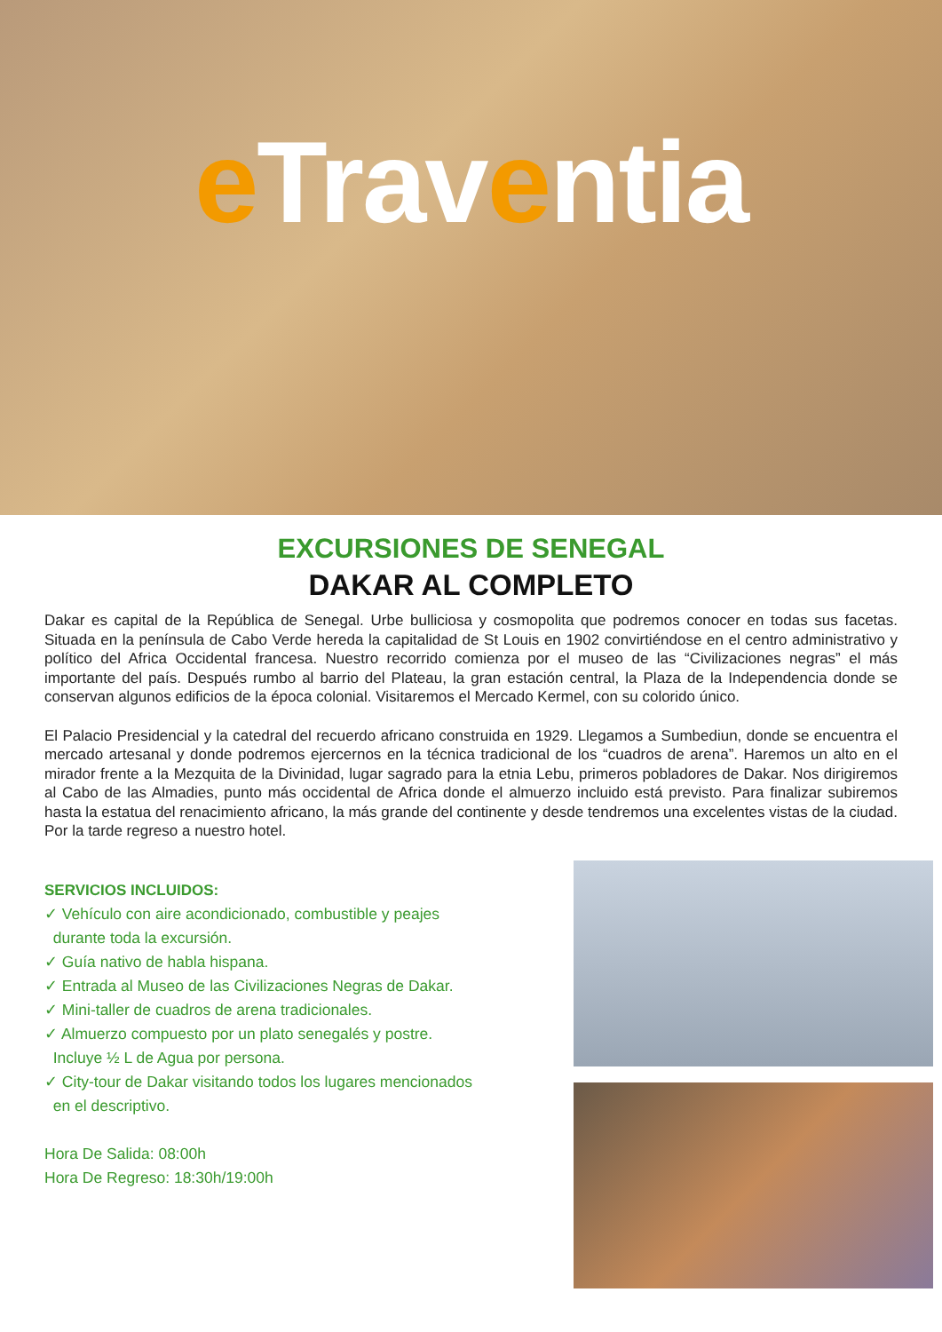e Traventia
EXCURSIONES DE SENEGAL
DAKAR AL COMPLETO
Dakar es capital de la República de Senegal. Urbe bulliciosa y cosmopolita que podremos conocer en todas sus facetas. Situada en la península de Cabo Verde hereda la capitalidad de St Louis en 1902 convirtiéndose en el centro administrativo y político del Africa Occidental francesa. Nuestro recorrido comienza por el museo de las “Civilizaciones negras” el más importante del país. Después rumbo al barrio del Plateau, la gran estación central, la Plaza de la Independencia donde se conservan algunos edificios de la época colonial. Visitaremos el Mercado Kermel, con su colorido único.
El Palacio Presidencial y la catedral del recuerdo africano construida en 1929. Llegamos a Sumbediun, donde se encuentra el mercado artesanal y donde podremos ejercernos en la técnica tradicional de los “cuadros de arena”. Haremos un alto en el mirador frente a la Mezquita de la Divinidad, lugar sagrado para la etnia Lebu, primeros pobladores de Dakar. Nos dirigiremos al Cabo de las Almadies, punto más occidental de Africa donde el almuerzo incluido está previsto. Para finalizar subiremos hasta la estatua del renacimiento africano, la más grande del continente y desde tendremos una excelentes vistas de la ciudad. Por la tarde regreso a nuestro hotel.
SERVICIOS INCLUIDOS:
✓ Vehículo con aire acondicionado, combustible y peajes
durante toda la excursión.
✓ Guía nativo de habla hispana.
✓ Entrada al Museo de las Civilizaciones Negras de Dakar.
✓ Mini-taller de cuadros de arena tradicionales.
✓ Almuerzo compuesto por un plato senegalés y postre.
Incluye ½ L de Agua por persona.
✓ City-tour de Dakar visitando todos los lugares mencionados
en el descriptivo.
Hora De Salida: 08:00h
Hora De Regreso: 18:30h/19:00h